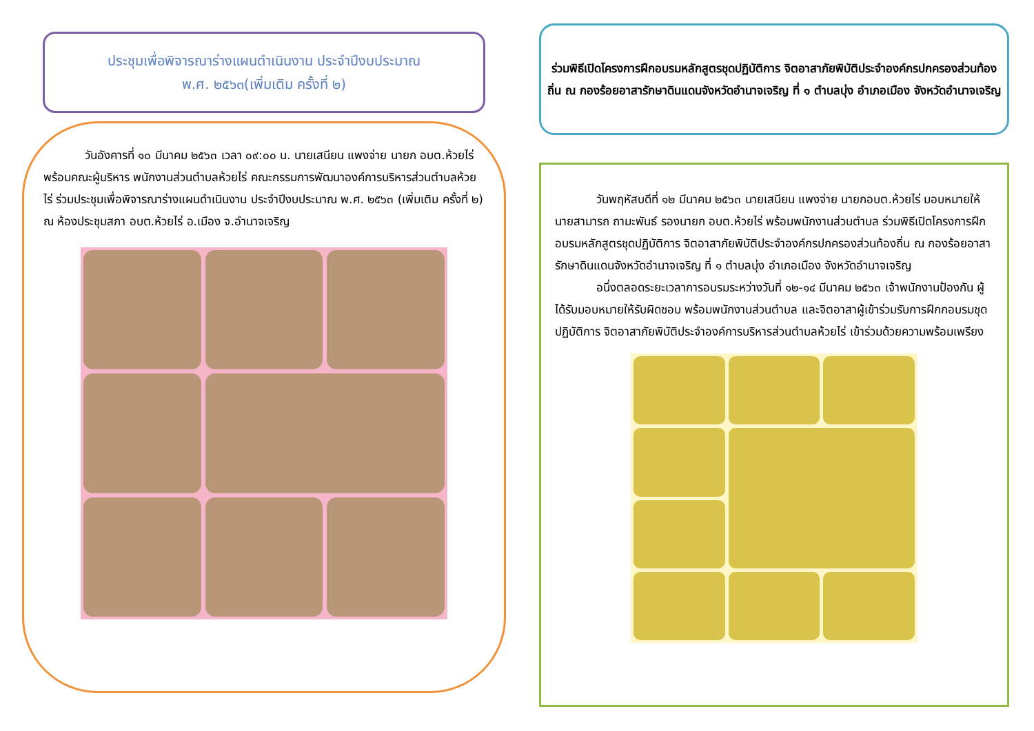ประชุมเพื่อพิจารณาร่างแผนดำเนินงาน ประจำปีงบประมาณ
พ.ศ. ๒๕๖๓(เพิ่มเติม ครั้งที่ ๒)
วันอังคารที่ ๑๐ มีนาคม ๒๕๖๓ เวลา ๐๙:๐๐ น. นายเสนียน แพงจ่าย นายก อบต.ห้วยไร่ พร้อมคณะผู้บริหาร พนักงานส่วนตำบลห้วยไร่ คณะกรรมการพัฒนาองค์การบริหารส่วนตำบลห้วยไร่ ร่วมประชุมเพื่อพิจารณาร่างแผนดำเนินงาน ประจำปีงบประมาณ พ.ศ. ๒๕๖๓ (เพิ่มเติม ครั้งที่ ๒) ณ ห้องประชุมสภา อบต.ห้วยไร่ อ.เมือง จ.อำนาจเจริญ
ร่วมพิธีเปิดโครงการฝึกอบรมหลักสูตรชุดปฏิบัติการ จิตอาสาภัยพิบัติประจำองค์กรปกครองส่วนท้องถิ่น ณ กองร้อยอาสารักษาดินแดนจังหวัดอำนาจเจริญ ที่ ๑ ตำบลบุ่ง อำเภอเมือง จังหวัดอำนาจเจริญ
วันพฤหัสบดีที่ ๑๒ มีนาคม ๒๕๖๓ นายเสนียน แพงจ่าย นายกอบต.ห้วยไร่ มอบหมายให้ นายสามารถ ถามะพันธ์ รองนายก อบต.ห้วยไร่ พร้อมพนักงานส่วนตำบล ร่วมพิธีเปิดโครงการฝึกอบรมหลักสูตรชุดปฏิบัติการ จิตอาสาภัยพิบัติประจำองค์กรปกครองส่วนท้องถิ่น ณ กองร้อยอาสารักษาดินแดนจังหวัดอำนาจเจริญ ที่ ๑ ตำบลบุ่ง อำเภอเมือง จังหวัดอำนาจเจริญ
อนึ่งตลอดระยะเวลาการอบรมระหว่างวันที่ ๑๒-๑๔ มีนาคม ๒๕๖๓ เจ้าพนักงานป้องกัน ผู้ได้รับมอบหมายให้รับผิดชอบ พร้อมพนักงานส่วนตำบล และจิตอาสาผู้เข้าร่วมรับการฝึกกอบรมชุดปฏิบัติการ จิตอาสาภัยพิบัติประจำองค์การบริหารส่วนตำบลห้วยไร่ เข้าร่วมด้วยความพร้อมเพรียง